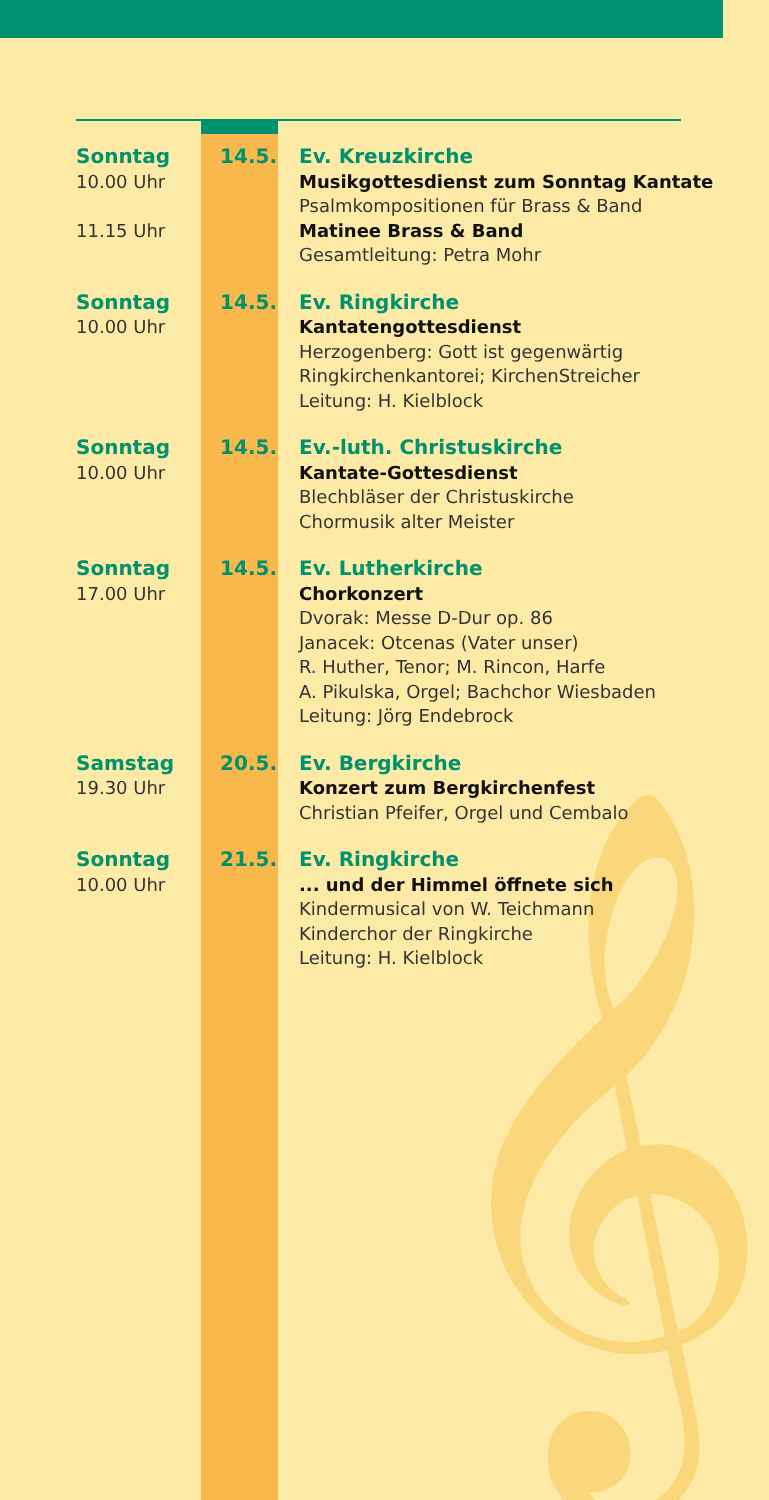𝄞
Sonntag
10.00 Uhr
11.15 Uhr
14.5. Ev. Kreuzkirche
Musikgottesdienst zum Sonntag Kantate
Psalmkompositionen für Brass & Band
Matinee Brass & Band
Gesamtleitung: Petra Mohr
Sonntag
10.00 Uhr
14.5. Ev. Ringkirche
Kantatengottesdienst
Herzogenberg: Gott ist gegenwärtig
Ringkirchenkantorei; KirchenStreicher
Leitung: H. Kielblock
Sonntag
10.00 Uhr
14.5. Ev.-luth. Christuskirche
Kantate-Gottesdienst
Blechbläser der Christuskirche
Chormusik alter Meister
Sonntag
17.00 Uhr
14.5. Ev. Lutherkirche
Chorkonzert
Dvorak: Messe D-Dur op. 86
Janacek: Otcenas (Vater unser)
R. Huther, Tenor; M. Rincon, Harfe
A. Pikulska, Orgel; Bachchor Wiesbaden
Leitung: Jörg Endebrock
Samstag
19.30 Uhr
20.5. Ev. Bergkirche
Konzert zum Bergkirchenfest
Christian Pfeifer, Orgel und Cembalo
Sonntag
10.00 Uhr
21.5. Ev. Ringkirche
... und der Himmel öffnete sich
Kindermusical von W. Teichmann
Kinderchor der Ringkirche
Leitung: H. Kielblock